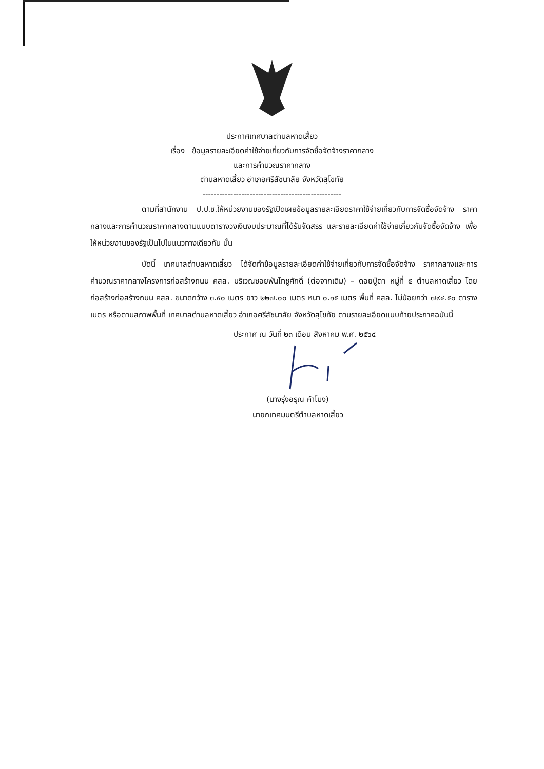ประกาศเทศบาลตำบลหาดเสี้ยว
เรื่อง ข้อมูลรายละเอียดค่าใช้จ่ายเกี่ยวกับการจัดซื้อจัดจ้างราคากลาง
และการคำนวณราคากลาง
ตำบลหาดเสี้ยว อำเภอศรีสัชนาลัย จังหวัดสุโขทัย
--------------------------------------------------
ตามที่สำนักงาน ป.ป.ช.ให้หน่วยงานของรัฐเปิดเผยข้อมูลรายละเอียดราคาใช้จ่ายเกี่ยวกับการจัดซื้อจัดจ้าง ราคากลางและการคำนวณราคากลางตามแบบตารางวงเงินงบประมาณที่ได้รับจัดสรร และรายละเอียดค่าใช้จ่ายเกี่ยวกับจัดซื้อจัดจ้าง เพื่อให้หน่วยงานของรัฐเป็นไปในแนวทางเดียวกัน นั้น
บัดนี้ เทศบาลตำบลหาดเสี้ยว ได้จัดทำข้อมูลรายละเอียดค่าใช้จ่ายเกี่ยวกับการจัดซื้อจัดจ้าง ราคากลางและการคำนวณราคากลางโครงการก่อสร้างถนน คสล. บริเวณซอยพันโทชูศักดิ์ (ต่อจากเดิม) – ดอยปู่ตา หมู่ที่ ๕ ตำบลหาดเสี้ยว โดยก่อสร้างก่อสร้างถนน คสล. ขนาดกว้าง ๓.๕๐ เมตร ยาว ๒๒๗.๐๐ เมตร หนา ๐.๑๕ เมตร พื้นที่ คสล. ไม่น้อยกว่า ๗๙๔.๕๐ ตารางเมตร หรือตามสภาพพื้นที่ เทศบาลตำบลหาดเสี้ยว อำเภอศรีสัชนาลัย จังหวัดสุโขทัย ตามรายละเอียดแนบท้ายประกาศฉบับนี้
ประกาศ ณ วันที่ ๒๓ เดือน สิงหาคม พ.ศ. ๒๕๖๔
(นางรุ่งอรุณ คำโมง)
นายกเทศมนตรีตำบลหาดเสี้ยว